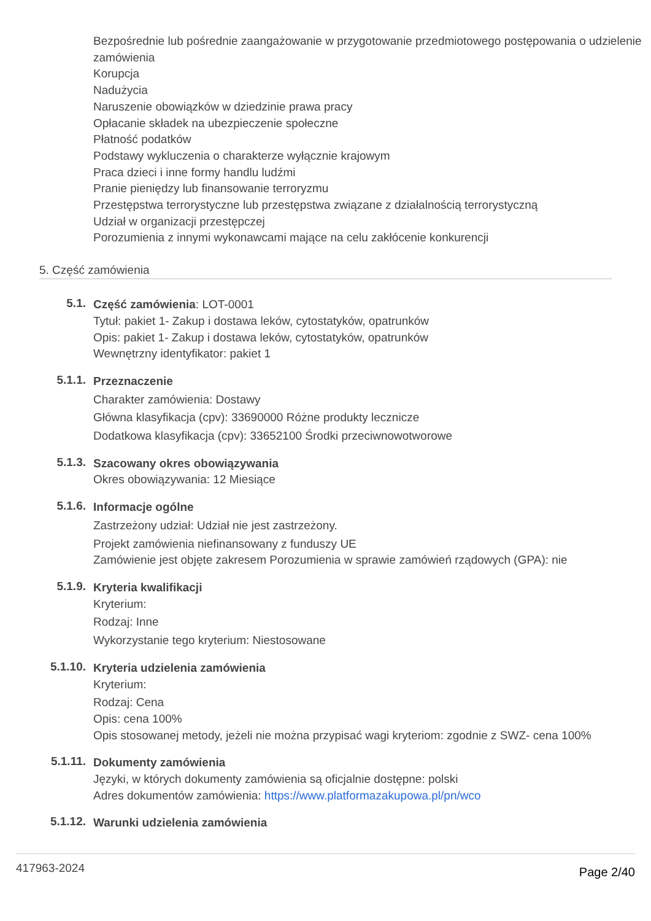Bezpośrednie lub pośrednie zaangażowanie w przygotowanie przedmiotowego postępowania o udzielenie zamówienia
Korupcja
Nadużycia
Naruszenie obowiązków w dziedzinie prawa pracy
Opłacanie składek na ubezpieczenie społeczne
Płatność podatków
Podstawy wykluczenia o charakterze wyłącznie krajowym
Praca dzieci i inne formy handlu ludźmi
Pranie pieniędzy lub finansowanie terroryzmu
Przestępstwa terrorystyczne lub przestępstwa związane z działalnością terrorystyczną
Udział w organizacji przestępczej
Porozumienia z innymi wykonawcami mające na celu zakłócenie konkurencji
5. Część zamówienia
5.1.
Część zamówienia: LOT-0001
Tytuł: pakiet 1- Zakup i dostawa leków, cytostatyków, opatrunków
Opis: pakiet 1- Zakup i dostawa leków, cytostatyków, opatrunków
Wewnętrzny identyfikator: pakiet 1
5.1.1.
Przeznaczenie
Charakter zamówienia: Dostawy
Główna klasyfikacja (cpv): 33690000 Różne produkty lecznicze
Dodatkowa klasyfikacja (cpv): 33652100 Środki przeciwnowotworowe
5.1.3.
Szacowany okres obowiązywania
Okres obowiązywania: 12 Miesiące
5.1.6.
Informacje ogólne
Zastrzeżony udział: Udział nie jest zastrzeżony.
Projekt zamówienia niefinansowany z funduszy UE
Zamówienie jest objęte zakresem Porozumienia w sprawie zamówień rządowych (GPA): nie
5.1.9.
Kryteria kwalifikacji
Kryterium:
Rodzaj: Inne
Wykorzystanie tego kryterium: Niestosowane
5.1.10.
Kryteria udzielenia zamówienia
Kryterium:
Rodzaj: Cena
Opis: cena 100%
Opis stosowanej metody, jeżeli nie można przypisać wagi kryteriom: zgodnie z SWZ- cena 100%
5.1.11.
Dokumenty zamówienia
Języki, w których dokumenty zamówienia są oficjalnie dostępne: polski
Adres dokumentów zamówienia: https://www.platformazakupowa.pl/pn/wco
5.1.12.
Warunki udzielenia zamówienia
417963-2024
Page 2/40